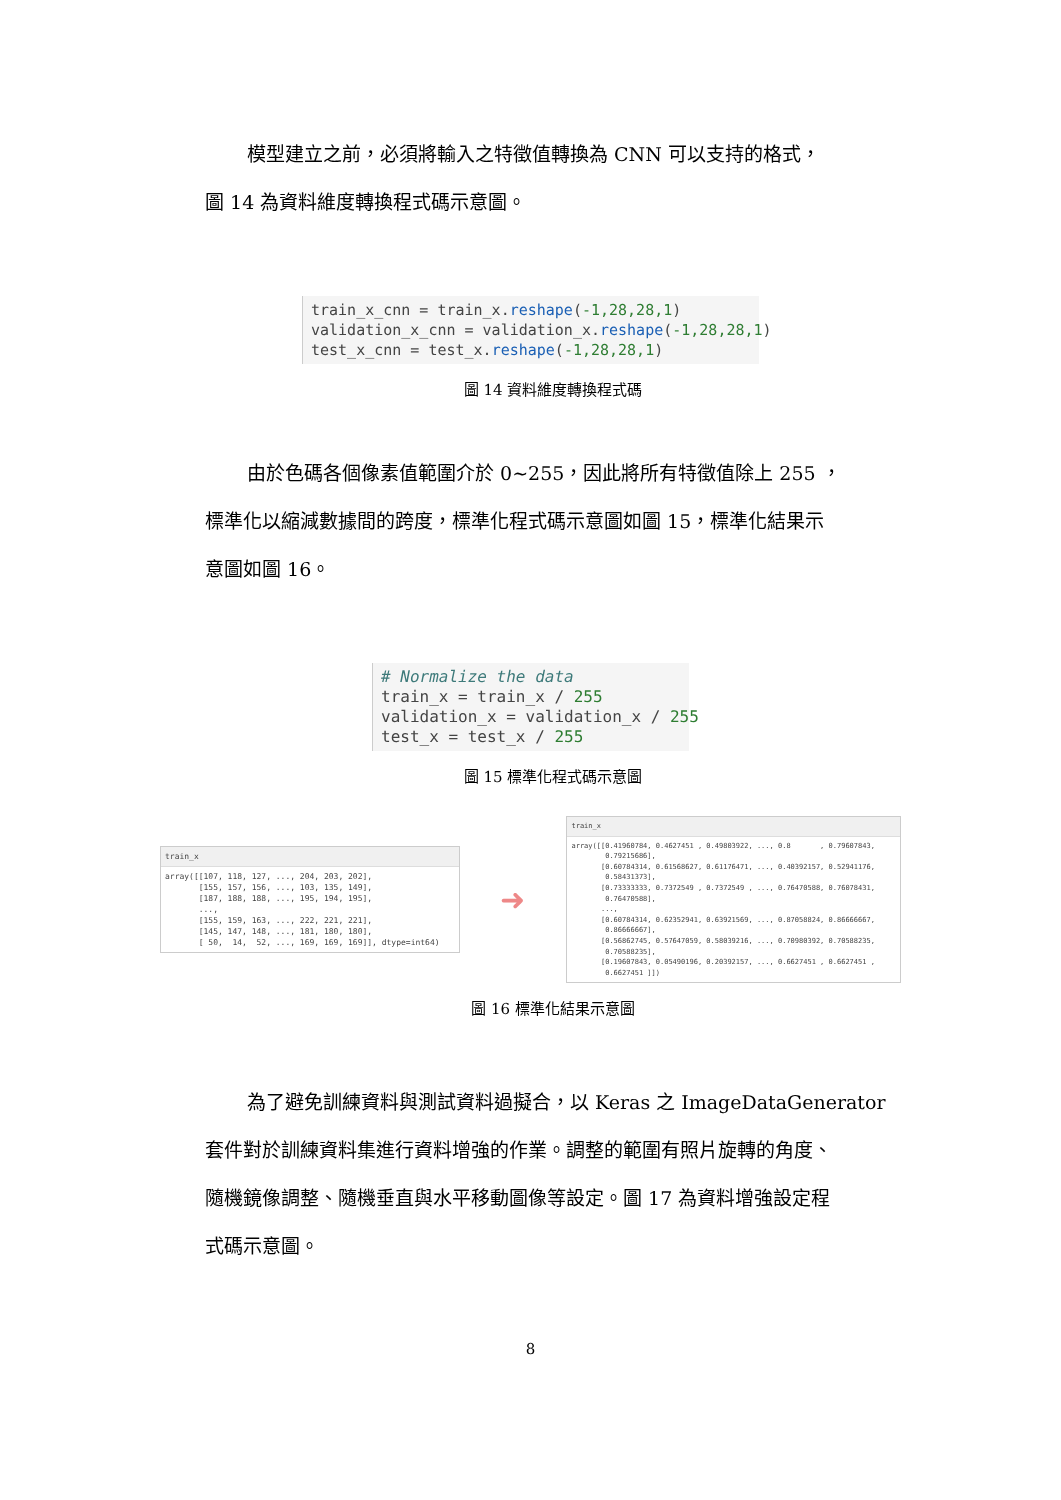模型建立之前，必須將輸入之特徵值轉換為 CNN 可以支持的格式，
圖 14 為資料維度轉換程式碼示意圖。
train_x_cnn = train_x.reshape(-1,28,28,1) validation_x_cnn = validation_x.reshape(-1,28,28,1) test_x_cnn = test_x.reshape(-1,28,28,1)
圖 14 資料維度轉換程式碼
由於色碼各個像素值範圍介於 0~255，因此將所有特徵值除上 255 ，
標準化以縮減數據間的跨度，標準化程式碼示意圖如圖 15，標準化結果示
意圖如圖 16。
# Normalize the data train_x = train_x / 255 validation_x = validation_x / 255 test_x = test_x / 255
圖 15 標準化程式碼示意圖
train_x
array([[107, 118, 127, ..., 204, 203, 202], [155, 157, 156, ..., 103, 135, 149], [187, 188, 188, ..., 195, 194, 195], ..., [155, 159, 163, ..., 222, 221, 221], [145, 147, 148, ..., 181, 180, 180], [ 50, 14, 52, ..., 169, 169, 169]], dtype=int64)
➜
train_x
array([[0.41960784, 0.4627451 , 0.49803922, ..., 0.8 , 0.79607843, 0.79215686], [0.60784314, 0.61568627, 0.61176471, ..., 0.40392157, 0.52941176, 0.58431373], [0.73333333, 0.7372549 , 0.7372549 , ..., 0.76470588, 0.76078431, 0.76470588], ..., [0.60784314, 0.62352941, 0.63921569, ..., 0.87058824, 0.86666667, 0.86666667], [0.56862745, 0.57647059, 0.58039216, ..., 0.70980392, 0.70588235, 0.70588235], [0.19607843, 0.05490196, 0.20392157, ..., 0.6627451 , 0.6627451 , 0.6627451 ]])
圖 16 標準化結果示意圖
為了避免訓練資料與測試資料過擬合，以 Keras 之 ImageDataGenerator
套件對於訓練資料集進行資料增強的作業。調整的範圍有照片旋轉的角度、
隨機鏡像調整、隨機垂直與水平移動圖像等設定。圖 17 為資料增強設定程
式碼示意圖。
8